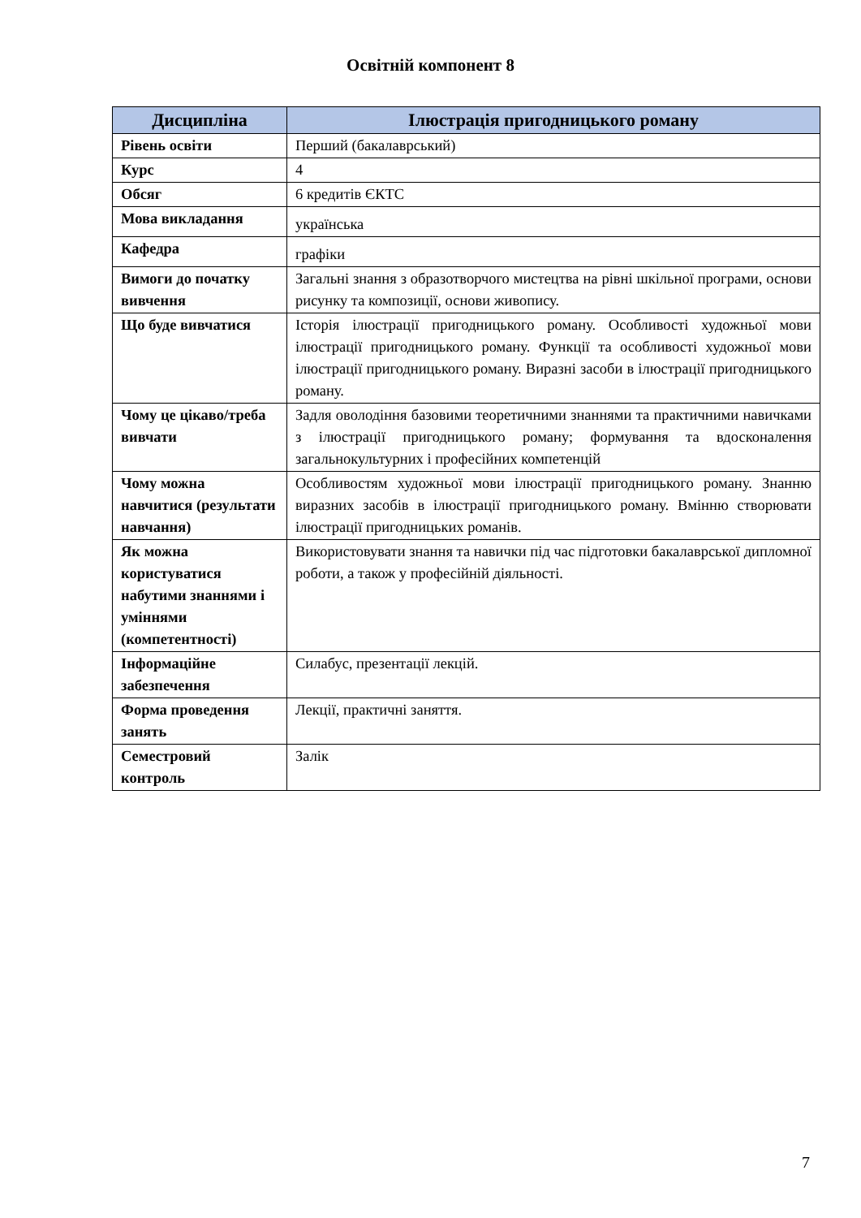Освітній компонент 8
| Дисципліна | Ілюстрація пригодницького роману |
| --- | --- |
| Рівень освіти | Перший (бакалаврський) |
| Курс | 4 |
| Обсяг | 6 кредитів ЄКТС |
| Мова викладання | українська |
| Кафедра | графіки |
| Вимоги до початку вивчення | Загальні знання з образотворчого мистецтва на рівні шкільної програми, основи рисунку та композиції, основи живопису. |
| Що буде вивчатися | Історія ілюстрації пригодницького роману. Особливості художньої мови ілюстрації пригодницького роману. Функції та особливості художньої мови ілюстрації пригодницького роману. Виразні засоби в ілюстрації пригодницького роману. |
| Чому це цікаво/треба вивчати | Задля оволодіння базовими теоретичними знаннями та практичними навичками з ілюстрації пригодницького роману; формування та вдосконалення загальнокультурних і професійних компетенцій |
| Чому можна навчитися (результати навчання) | Особливостям художньої мови ілюстрації пригодницького роману. Знанню виразних засобів в ілюстрації пригодницького роману. Вмінню створювати ілюстрації пригодницьких романів. |
| Як можна користуватися набутими знаннями і уміннями (компетентності) | Використовувати знання та навички під час підготовки бакалаврської дипломної роботи, а також у професійній діяльності. |
| Інформаційне забезпечення | Силабус, презентації лекцій. |
| Форма проведення занять | Лекції, практичні заняття. |
| Семестровий контроль | Залік |
7